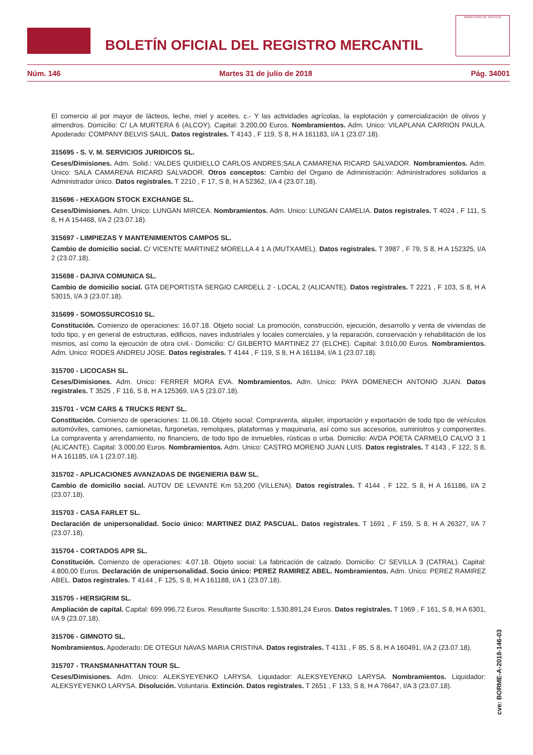BOLETÍN OFICIAL DEL REGISTRO MERCANTIL
MINISTERIO DE JUSTICIA
Núm. 146 Martes 31 de julio de 2018 Pág. 34001
El comercio al por mayor de lácteos, leche, miel y aceites. c.- Y las actividades agrícolas, la explotación y comercialización de olivos y almendros. Domicilio: C/ LA MURTERA 6 (ALCOY). Capital: 3.200,00 Euros. Nombramientos. Adm. Unico: VILAPLANA CARRION PAULA. Apoderado: COMPANY BELVIS SAUL. Datos registrales. T 4143 , F 119, S 8, H A 161183, I/A 1 (23.07.18).
315695 - S. V. M. SERVICIOS JURIDICOS SL.
Ceses/Dimisiones. Adm. Solid.: VALDES QUIDIELLO CARLOS ANDRES;SALA CAMARENA RICARD SALVADOR. Nombramientos. Adm. Unico: SALA CAMARENA RICARD SALVADOR. Otros conceptos: Cambio del Organo de Administración: Administradores solidarios a Administrador único. Datos registrales. T 2210 , F 17, S 8, H A 52362, I/A 4 (23.07.18).
315696 - HEXAGON STOCK EXCHANGE SL.
Ceses/Dimisiones. Adm. Unico: LUNGAN MIRCEA. Nombramientos. Adm. Unico: LUNGAN CAMELIA. Datos registrales. T 4024 , F 111, S 8, H A 154468, I/A 2 (23.07.18).
315697 - LIMPIEZAS Y MANTENIMIENTOS CAMPOS SL.
Cambio de domicilio social. C/ VICENTE MARTINEZ MORELLA 4 1 A (MUTXAMEL). Datos registrales. T 3987 , F 79, S 8, H A 152325, I/A 2 (23.07.18).
315698 - DAJIVA COMUNICA SL.
Cambio de domicilio social. GTA DEPORTISTA SERGIO CARDELL 2 - LOCAL 2 (ALICANTE). Datos registrales. T 2221 , F 103, S 8, H A 53015, I/A 3 (23.07.18).
315699 - SOMOSSURCOS10 SL.
Constitución. Comienzo de operaciones: 16.07.18. Objeto social: La promoción, construcción, ejecución, desarrollo y venta de viviendas de todo tipo, y en general de estructuras, edificios, naves industriales y locales comerciales, y la reparación, conservación y rehabilitación de los mismos, así como la ejecución de obra civil.- Domicilio: C/ GILBERTO MARTINEZ 27 (ELCHE). Capital: 3.010,00 Euros. Nombramientos. Adm. Unico: RODES ANDREU JOSE. Datos registrales. T 4144 , F 119, S 8, H A 161184, I/A 1 (23.07.18).
315700 - LICOCASH SL.
Ceses/Dimisiones. Adm. Unico: FERRER MORA EVA. Nombramientos. Adm. Unico: PAYA DOMENECH ANTONIO JUAN. Datos registrales. T 3525 , F 116, S 8, H A 125369, I/A 5 (23.07.18).
315701 - VCM CARS & TRUCKS RENT SL.
Constitución. Comienzo de operaciones: 11.06.18. Objeto social: Compraventa, alquiler, importación y exportación de todo tipo de vehículos automóviles, camiones, camionetas, furgonetas, remolques, plataformas y maquinaria, así como sus accesorios, suministros y componentes. La compraventa y arrendamiento, no financiero, de todo tipo de inmuebles, rústicas o urba. Domicilio: AVDA POETA CARMELO CALVO 3 1 (ALICANTE). Capital: 3.000,00 Euros. Nombramientos. Adm. Unico: CASTRO MORENO JUAN LUIS. Datos registrales. T 4143 , F 122, S 8, H A 161185, I/A 1 (23.07.18).
315702 - APLICACIONES AVANZADAS DE INGENIERIA B&W SL.
Cambio de domicilio social. AUTOV DE LEVANTE Km 53,200 (VILLENA). Datos registrales. T 4144 , F 122, S 8, H A 161186, I/A 2 (23.07.18).
315703 - CASA FARLET SL.
Declaración de unipersonalidad. Socio único: MARTINEZ DIAZ PASCUAL. Datos registrales. T 1691 , F 159, S 8, H A 26327, I/A 7 (23.07.18).
315704 - CORTADOS APR SL.
Constitución. Comienzo de operaciones: 4.07.18. Objeto social: La fabricación de calzado. Domicilio: C/ SEVILLA 3 (CATRAL). Capital: 4.800,00 Euros. Declaración de unipersonalidad. Socio único: PEREZ RAMIREZ ABEL. Nombramientos. Adm. Unico: PEREZ RAMIREZ ABEL. Datos registrales. T 4144 , F 125, S 8, H A 161188, I/A 1 (23.07.18).
315705 - HERSIGRIM SL.
Ampliación de capital. Capital: 699.996,72 Euros. Resultante Suscrito: 1.530.891,24 Euros. Datos registrales. T 1969 , F 161, S 8, H A 6301, I/A 9 (23.07.18).
315706 - GIMNOTO SL.
Nombramientos. Apoderado: DE OTEGUI NAVAS MARIA CRISTINA. Datos registrales. T 4131 , F 85, S 8, H A 160491, I/A 2 (23.07.18).
315707 - TRANSMANHATTAN TOUR SL.
Ceses/Dimisiones. Adm. Unico: ALEKSYEYENKO LARYSA. Liquidador: ALEKSYEYENKO LARYSA. Nombramientos. Liquidador: ALEKSYEYENKO LARYSA. Disolución. Voluntaria. Extinción. Datos registrales. T 2651 , F 133, S 8, H A 76647, I/A 3 (23.07.18).
cve: BORME-A-2018-146-03